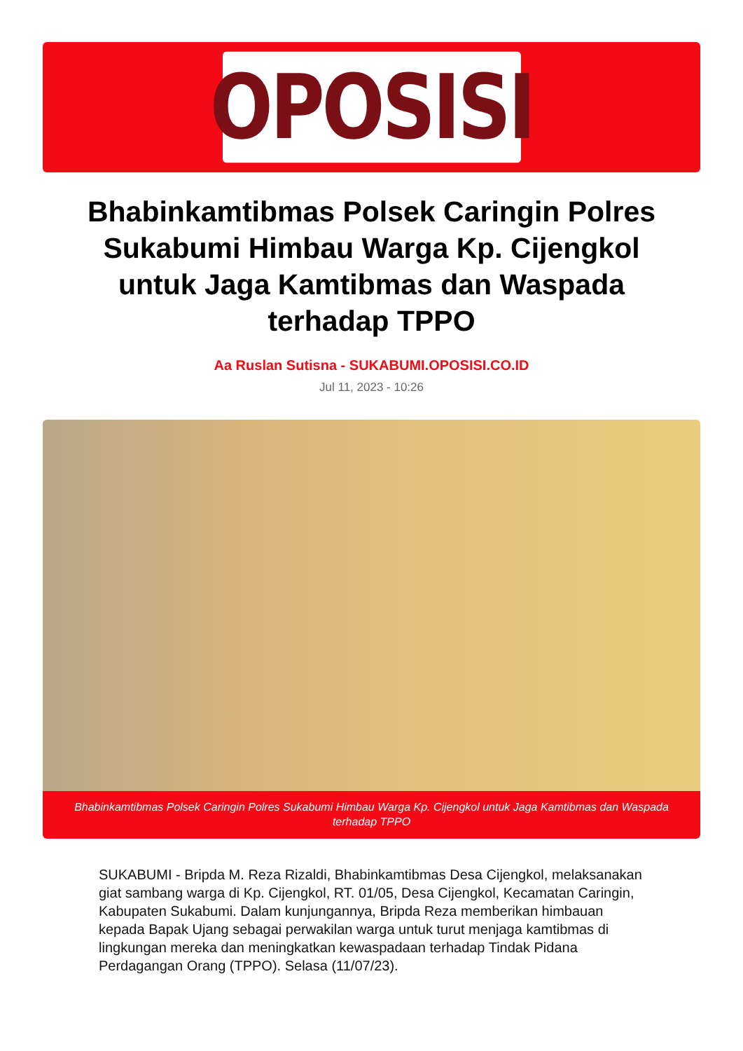OPOSISI
Bhabinkamtibmas Polsek Caringin Polres Sukabumi Himbau Warga Kp. Cijengkol untuk Jaga Kamtibmas dan Waspada terhadap TPPO
Aa Ruslan Sutisna - SUKABUMI.OPOSISI.CO.ID
Jul 11, 2023 - 10:26
Bhabinkamtibmas Polsek Caringin Polres Sukabumi Himbau Warga Kp. Cijengkol untuk Jaga Kamtibmas dan Waspada terhadap TPPO
SUKABUMI - Bripda M. Reza Rizaldi, Bhabinkamtibmas Desa Cijengkol, melaksanakan giat sambang warga di Kp. Cijengkol, RT. 01/05, Desa Cijengkol, Kecamatan Caringin, Kabupaten Sukabumi. Dalam kunjungannya, Bripda Reza memberikan himbauan kepada Bapak Ujang sebagai perwakilan warga untuk turut menjaga kamtibmas di lingkungan mereka dan meningkatkan kewaspadaan terhadap Tindak Pidana Perdagangan Orang (TPPO). Selasa (11/07/23).